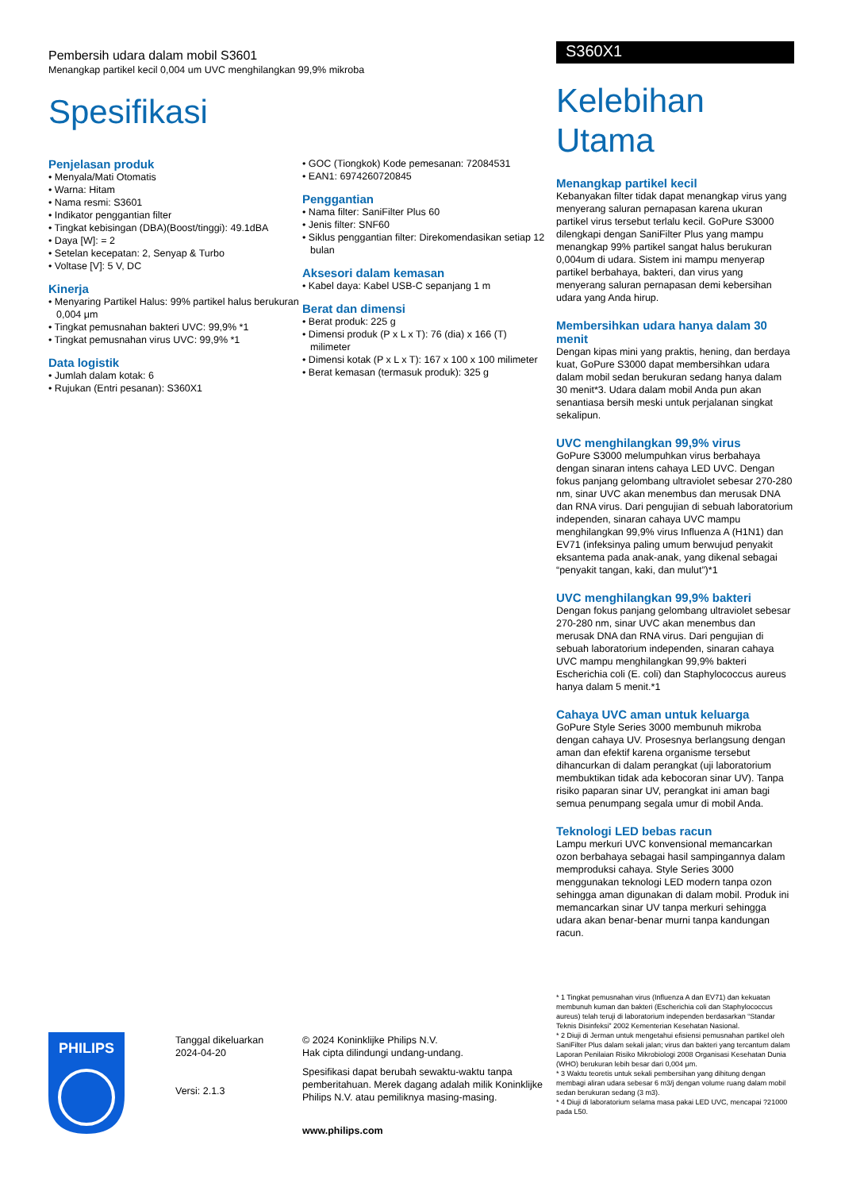Pembersih udara dalam mobil S3601
Menangkap partikel kecil 0,004 um UVC menghilangkan 99,9% mikroba
Spesifikasi
Penjelasan produk
• Menyala/Mati Otomatis
• Warna: Hitam
• Nama resmi: S3601
• Indikator penggantian filter
• Tingkat kebisingan (DBA)(Boost/tinggi): 49.1dBA
• Daya [W]: = 2
• Setelan kecepatan: 2, Senyap & Turbo
• Voltase [V]: 5 V, DC
Kinerja
• Menyaring Partikel Halus: 99% partikel halus berukuran 0,004 μm
• Tingkat pemusnahan bakteri UVC: 99,9% *1
• Tingkat pemusnahan virus UVC: 99,9% *1
Data logistik
• Jumlah dalam kotak: 6
• Rujukan (Entri pesanan): S360X1
• GOC (Tiongkok) Kode pemesanan: 72084531
• EAN1: 6974260720845
Penggantian
• Nama filter: SaniFilter Plus 60
• Jenis filter: SNF60
• Siklus penggantian filter: Direkomendasikan setiap 12 bulan
Aksesori dalam kemasan
• Kabel daya: Kabel USB-C sepanjang 1 m
Berat dan dimensi
• Berat produk: 225 g
• Dimensi produk (P x L x T): 76 (dia) x 166 (T) milimeter
• Dimensi kotak (P x L x T): 167 x 100 x 100 milimeter
• Berat kemasan (termasuk produk): 325 g
S360X1
Kelebihan Utama
Menangkap partikel kecil
Kebanyakan filter tidak dapat menangkap virus yang menyerang saluran pernapasan karena ukuran partikel virus tersebut terlalu kecil. GoPure S3000 dilengkapi dengan SaniFilter Plus yang mampu menangkap 99% partikel sangat halus berukuran 0,004um di udara. Sistem ini mampu menyerap partikel berbahaya, bakteri, dan virus yang menyerang saluran pernapasan demi kebersihan udara yang Anda hirup.
Membersihkan udara hanya dalam 30 menit
Dengan kipas mini yang praktis, hening, dan berdaya kuat, GoPure S3000 dapat membersihkan udara dalam mobil sedan berukuran sedang hanya dalam 30 menit*3. Udara dalam mobil Anda pun akan senantiasa bersih meski untuk perjalanan singkat sekalipun.
UVC menghilangkan 99,9% virus
GoPure S3000 melumpuhkan virus berbahaya dengan sinaran intens cahaya LED UVC. Dengan fokus panjang gelombang ultraviolet sebesar 270-280 nm, sinar UVC akan menembus dan merusak DNA dan RNA virus. Dari pengujian di sebuah laboratorium independen, sinaran cahaya UVC mampu menghilangkan 99,9% virus Influenza A (H1N1) dan EV71 (infeksinya paling umum berwujud penyakit eksantema pada anak-anak, yang dikenal sebagai “penyakit tangan, kaki, dan mulut”)*1
UVC menghilangkan 99,9% bakteri
Dengan fokus panjang gelombang ultraviolet sebesar 270-280 nm, sinar UVC akan menembus dan merusak DNA dan RNA virus. Dari pengujian di sebuah laboratorium independen, sinaran cahaya UVC mampu menghilangkan 99,9% bakteri Escherichia coli (E. coli) dan Staphylococcus aureus hanya dalam 5 menit.*1
Cahaya UVC aman untuk keluarga
GoPure Style Series 3000 membunuh mikroba dengan cahaya UV. Prosesnya berlangsung dengan aman dan efektif karena organisme tersebut dihancurkan di dalam perangkat (uji laboratorium membuktikan tidak ada kebocoran sinar UV). Tanpa risiko paparan sinar UV, perangkat ini aman bagi semua penumpang segala umur di mobil Anda.
Teknologi LED bebas racun
Lampu merkuri UVC konvensional memancarkan ozon berbahaya sebagai hasil sampingannya dalam memproduksi cahaya. Style Series 3000 menggunakan teknologi LED modern tanpa ozon sehingga aman digunakan di dalam mobil. Produk ini memancarkan sinar UV tanpa merkuri sehingga udara akan benar-benar murni tanpa kandungan racun.
PHILIPS
Tanggal dikeluarkan
2024-04-20
Versi: 2.1.3
© 2024 Koninklijke Philips N.V.
Hak cipta dilindungi undang-undang.
Spesifikasi dapat berubah sewaktu-waktu tanpa pemberitahuan. Merek dagang adalah milik Koninklijke Philips N.V. atau pemiliknya masing-masing.
www.philips.com
* 1 Tingkat pemusnahan virus (Influenza A dan EV71) dan kekuatan membunuh kuman dan bakteri (Escherichia coli dan Staphylococcus aureus) telah teruji di laboratorium independen berdasarkan “Standar Teknis Disinfeksi” 2002 Kementerian Kesehatan Nasional.
* 2 Diuji di Jerman untuk mengetahui efisiensi pemusnahan partikel oleh SaniFilter Plus dalam sekali jalan; virus dan bakteri yang tercantum dalam Laporan Penilaian Risiko Mikrobiologi 2008 Organisasi Kesehatan Dunia (WHO) berukuran lebih besar dari 0,004 μm.
* 3 Waktu teoretis untuk sekali pembersihan yang dihitung dengan membagi aliran udara sebesar 6 m3/j dengan volume ruang dalam mobil sedan berukuran sedang (3 m3).
* 4 Diuji di laboratorium selama masa pakai LED UVC, mencapai ?21000 pada L50.